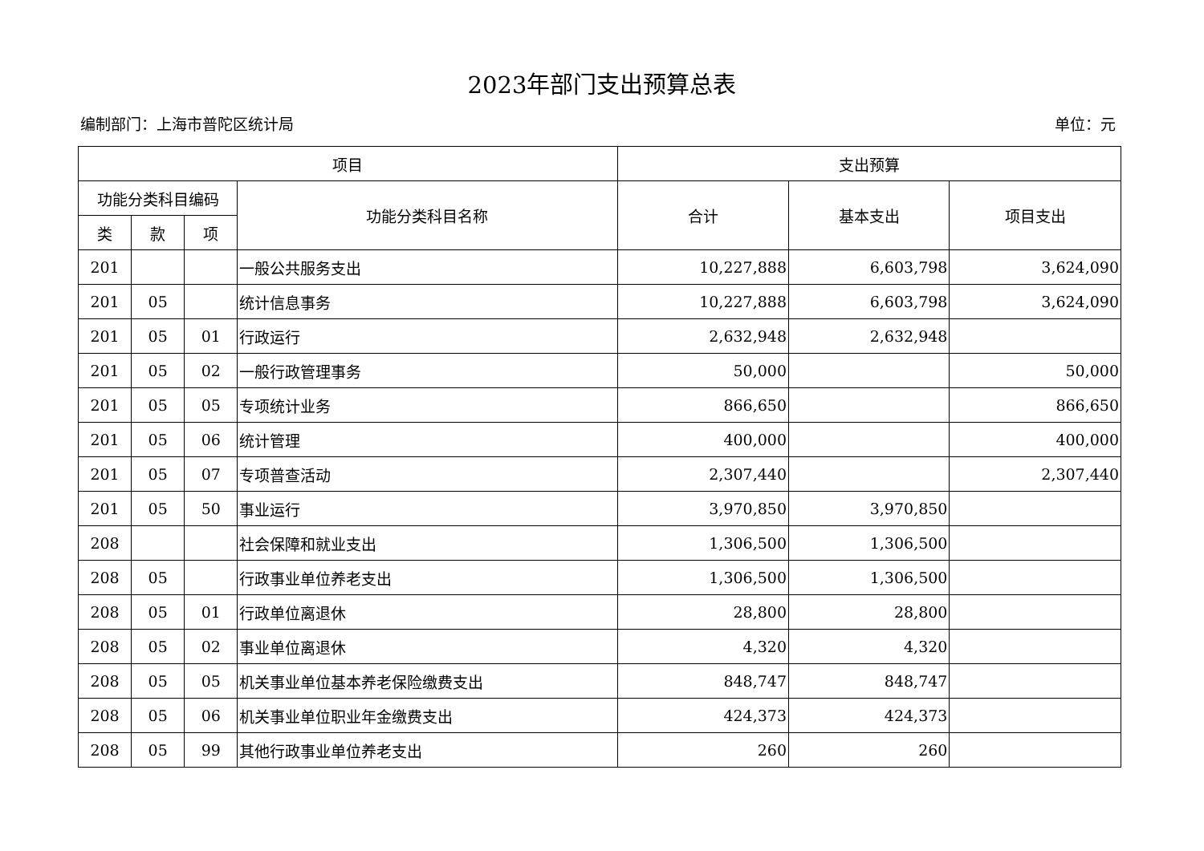2023年部门支出预算总表
编制部门：上海市普陀区统计局 单位：元
| 项目 | | | | 支出预算 | | |
| --- | --- | --- | --- | --- | --- | --- |
| 功能分类科目编码 | | | 功能分类科目名称 | 合计 | 基本支出 | 项目支出 |
| 类 | 款 | 项 | | | | |
| 201 | | | 一般公共服务支出 | 10,227,888 | 6,603,798 | 3,624,090 |
| 201 | 05 | | 统计信息事务 | 10,227,888 | 6,603,798 | 3,624,090 |
| 201 | 05 | 01 | 行政运行 | 2,632,948 | 2,632,948 | |
| 201 | 05 | 02 | 一般行政管理事务 | 50,000 | | 50,000 |
| 201 | 05 | 05 | 专项统计业务 | 866,650 | | 866,650 |
| 201 | 05 | 06 | 统计管理 | 400,000 | | 400,000 |
| 201 | 05 | 07 | 专项普查活动 | 2,307,440 | | 2,307,440 |
| 201 | 05 | 50 | 事业运行 | 3,970,850 | 3,970,850 | |
| 208 | | | 社会保障和就业支出 | 1,306,500 | 1,306,500 | |
| 208 | 05 | | 行政事业单位养老支出 | 1,306,500 | 1,306,500 | |
| 208 | 05 | 01 | 行政单位离退休 | 28,800 | 28,800 | |
| 208 | 05 | 02 | 事业单位离退休 | 4,320 | 4,320 | |
| 208 | 05 | 05 | 机关事业单位基本养老保险缴费支出 | 848,747 | 848,747 | |
| 208 | 05 | 06 | 机关事业单位职业年金缴费支出 | 424,373 | 424,373 | |
| 208 | 05 | 99 | 其他行政事业单位养老支出 | 260 | 260 | |